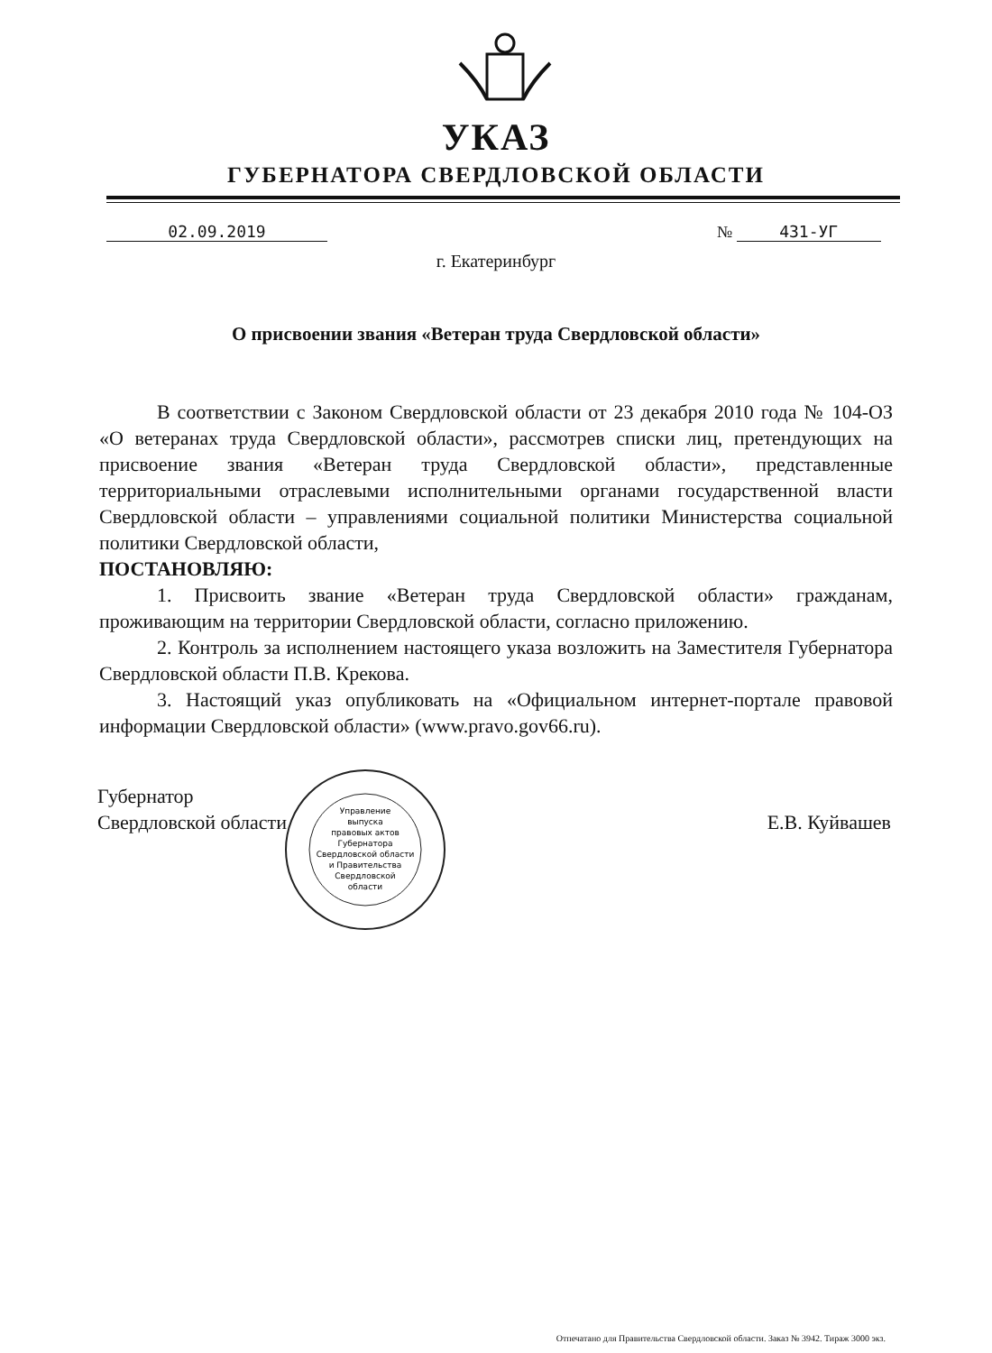УКАЗ
ГУБЕРНАТОРА СВЕРДЛОВСКОЙ ОБЛАСТИ
02.09.2019 № 431-УГ
г. Екатеринбург
О присвоении звания «Ветеран труда Свердловской области»
В соответствии с Законом Свердловской области от 23 декабря 2010 года № 104-ОЗ «О ветеранах труда Свердловской области», рассмотрев списки лиц, претендующих на присвоение звания «Ветеран труда Свердловской области», представленные территориальными отраслевыми исполнительными органами государственной власти Свердловской области – управлениями социальной политики Министерства социальной политики Свердловской области,
ПОСТАНОВЛЯЮ:
1. Присвоить звание «Ветеран труда Свердловской области» гражданам, проживающим на территории Свердловской области, согласно приложению.
2. Контроль за исполнением настоящего указа возложить на Заместителя Губернатора Свердловской области П.В. Крекова.
3. Настоящий указ опубликовать на «Официальном интернет-портале правовой информации Свердловской области» (www.pravo.gov66.ru).
Губернатор
Свердловской области
Е.В. Куйвашев
Управление
выпуска
правовых актов
Губернатора
Свердловской области
и Правительства
Свердловской
области
Отпечатано для Правительства Свердловской области. Заказ № 3942. Тираж 3000 экз.